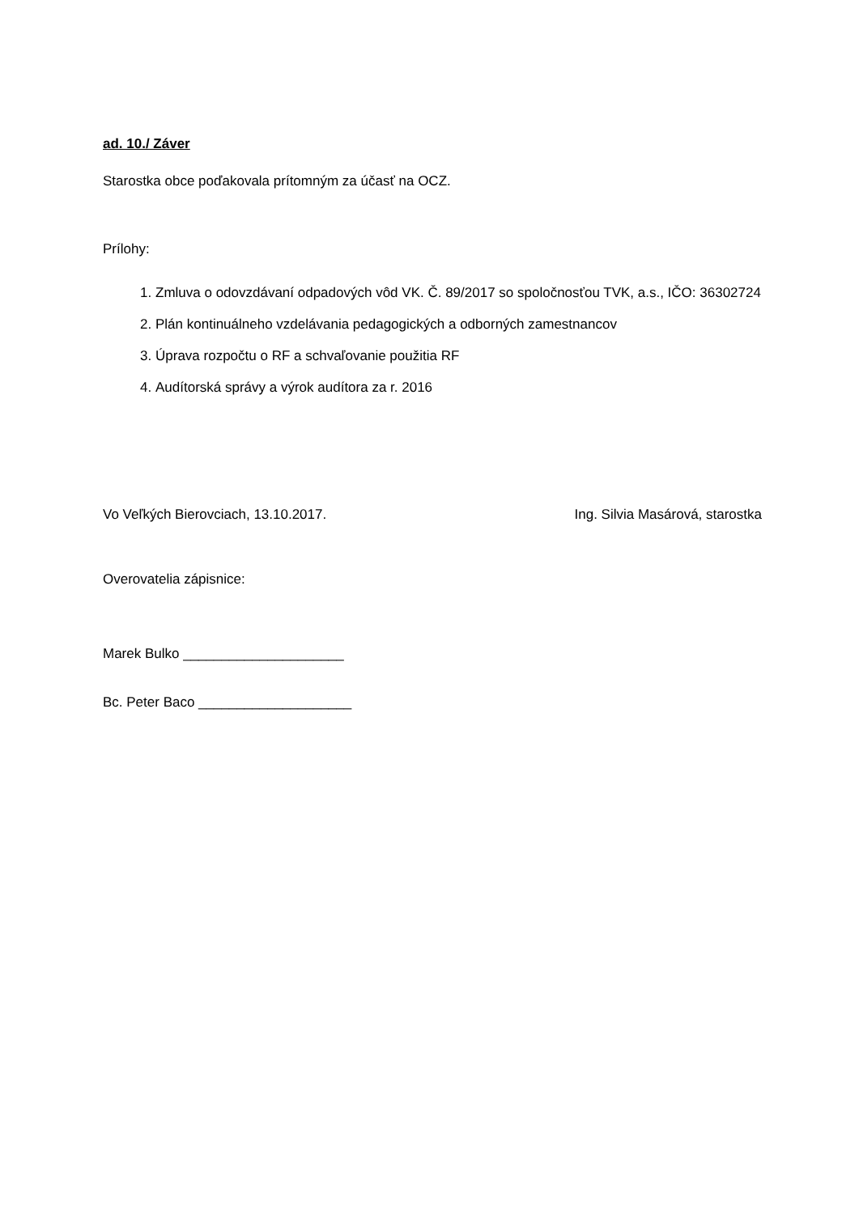ad. 10./ Záver
Starostka obce poďakovala prítomným za účasť na OCZ.
Prílohy:
1. Zmluva o odovzdávaní odpadových vôd VK. Č. 89/2017 so spoločnosťou TVK, a.s., IČO: 36302724
2. Plán kontinuálneho vzdelávania pedagogických a odborných zamestnancov
3. Úprava rozpočtu o RF a schvaľovanie použitia RF
4. Audítorská správy a výrok audítora za r. 2016
Vo Veľkých Bierovciach, 13.10.2017. Ing. Silvia Masárová, starostka
Overovatelia zápisnice:
Marek Bulko _____________________
Bc. Peter Baco ____________________